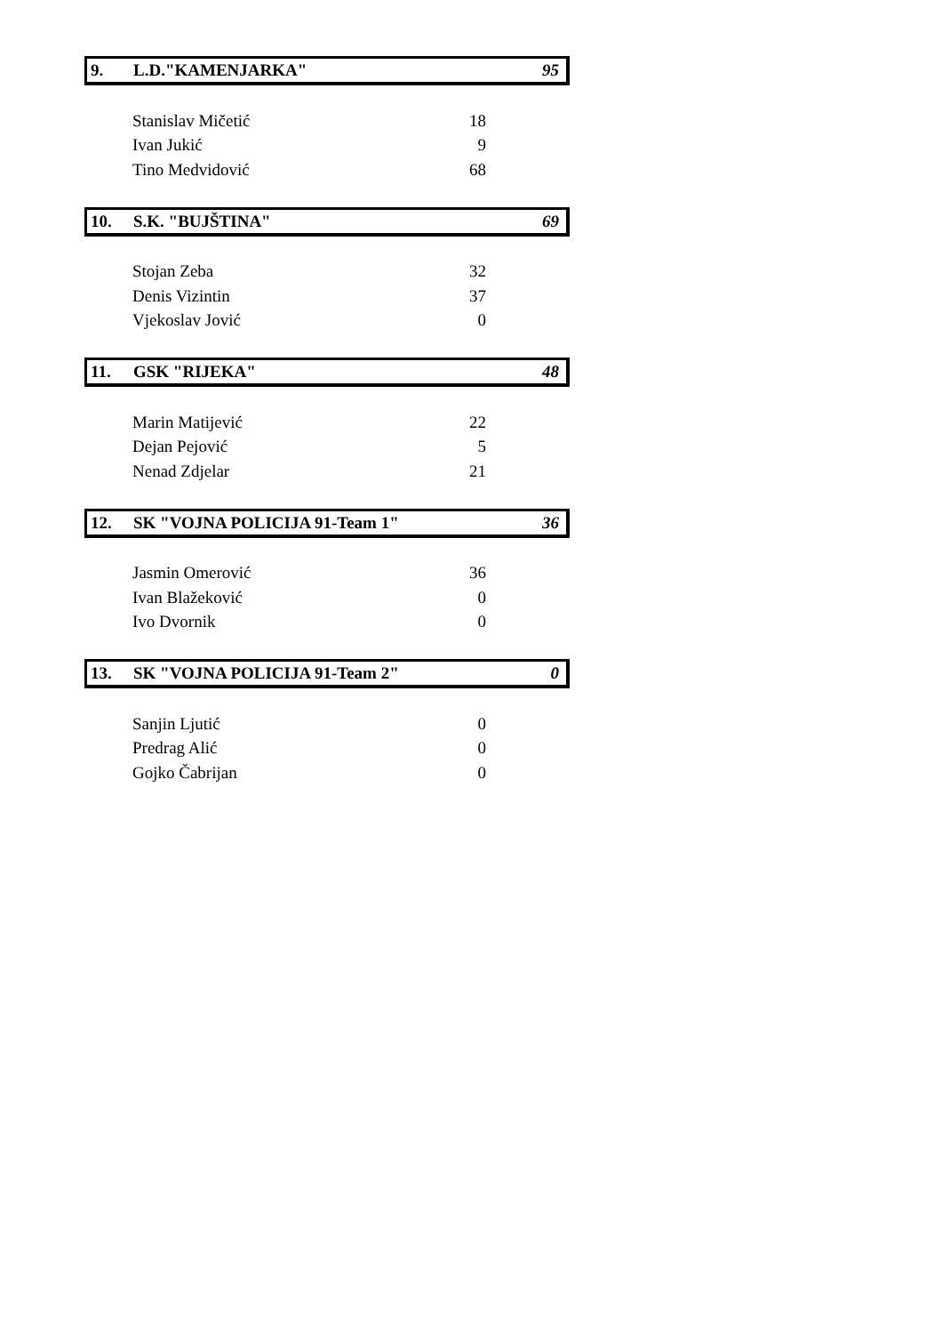9. L.D."KAMENJARKA" 95
| Stanislav Mičetić | 18 |
| Ivan Jukić | 9 |
| Tino Medvidović | 68 |
10. S.K. "BUJŠTINA" 69
| Stojan Zeba | 32 |
| Denis Vizintin | 37 |
| Vjekoslav Jović | 0 |
11. GSK "RIJEKA" 48
| Marin Matijević | 22 |
| Dejan Pejović | 5 |
| Nenad Zdjelar | 21 |
12. SK "VOJNA POLICIJA 91-Team 1" 36
| Jasmin Omerović | 36 |
| Ivan Blažeković | 0 |
| Ivo Dvornik | 0 |
13. SK "VOJNA POLICIJA 91-Team 2" 0
| Sanjin Ljutić | 0 |
| Predrag Alić | 0 |
| Gojko Čabrijan | 0 |